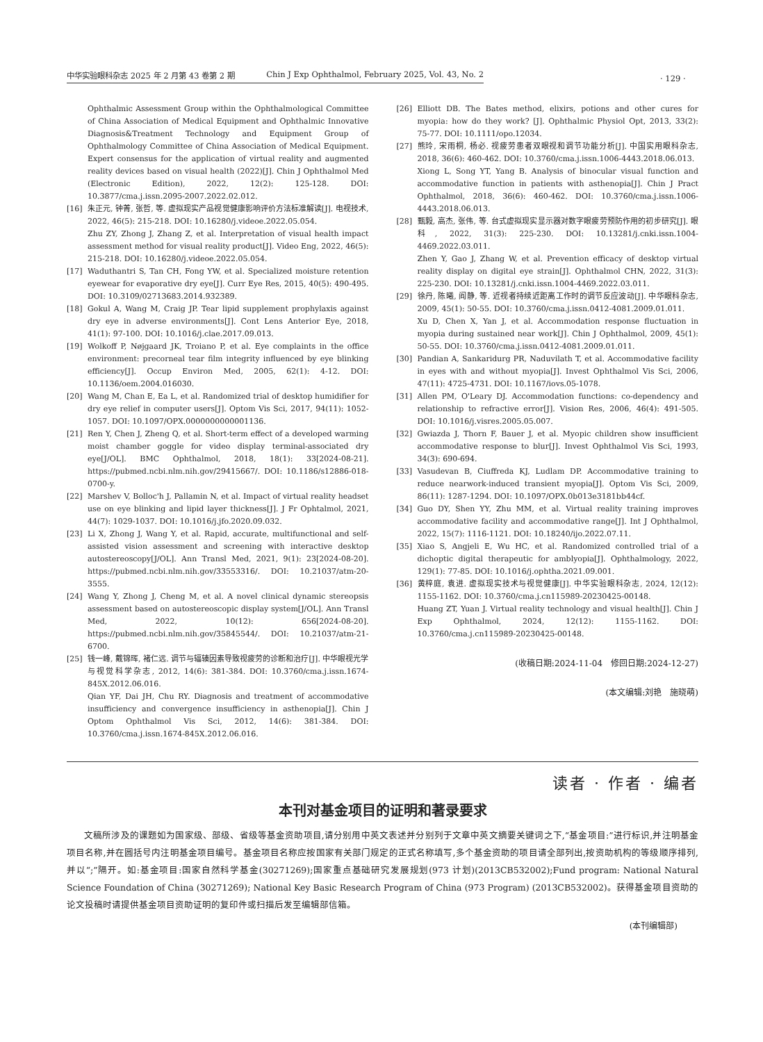中华实验眼科杂志 2025 年 2 月第 43 卷第 2 期 Chin J Exp Ophthalmol, February 2025, Vol. 43, No. 2
· 129 ·
Ophthalmic Assessment Group within the Ophthalmological Committee of China Association of Medical Equipment and Ophthalmic Innovative Diagnosis&Treatment Technology and Equipment Group of Ophthalmology Committee of China Association of Medical Equipment. Expert consensus for the application of virtual reality and augmented reality devices based on visual health (2022)[J]. Chin J Ophthalmol Med (Electronic Edition), 2022, 12(2): 125-128. DOI: 10.3877/cma.j.issn.2095-2007.2022.02.012.
[16] 朱正元, 钟菁, 张哲, 等. 虚拟现实产品视觉健康影响评价方法标准解读[J]. 电视技术, 2022, 46(5): 215-218. DOI: 10.16280/j.videoe.2022.05.054.
Zhu ZY, Zhong J, Zhang Z, et al. Interpretation of visual health impact assessment method for visual reality product[J]. Video Eng, 2022, 46(5): 215-218. DOI: 10.16280/j.videoe.2022.05.054.
[17] Waduthantri S, Tan CH, Fong YW, et al. Specialized moisture retention eyewear for evaporative dry eye[J]. Curr Eye Res, 2015, 40(5): 490-495. DOI: 10.3109/02713683.2014.932389.
[18] Gokul A, Wang M, Craig JP. Tear lipid supplement prophylaxis against dry eye in adverse environments[J]. Cont Lens Anterior Eye, 2018, 41(1): 97-100. DOI: 10.1016/j.clae.2017.09.013.
[19] Wolkoff P, Nøjgaard JK, Troiano P, et al. Eye complaints in the office environment: precorneal tear film integrity influenced by eye blinking efficiency[J]. Occup Environ Med, 2005, 62(1): 4-12. DOI: 10.1136/oem.2004.016030.
[20] Wang M, Chan E, Ea L, et al. Randomized trial of desktop humidifier for dry eye relief in computer users[J]. Optom Vis Sci, 2017, 94(11): 1052-1057. DOI: 10.1097/OPX.0000000000001136.
[21] Ren Y, Chen J, Zheng Q, et al. Short-term effect of a developed warming moist chamber goggle for video display terminal-associated dry eye[J/OL]. BMC Ophthalmol, 2018, 18(1): 33[2024-08-21]. https://pubmed.ncbi.nlm.nih.gov/29415667/. DOI: 10.1186/s12886-018-0700-y.
[22] Marshev V, Bolloc'h J, Pallamin N, et al. Impact of virtual reality headset use on eye blinking and lipid layer thickness[J]. J Fr Ophtalmol, 2021, 44(7): 1029-1037. DOI: 10.1016/j.jfo.2020.09.032.
[23] Li X, Zhong J, Wang Y, et al. Rapid, accurate, multifunctional and self-assisted vision assessment and screening with interactive desktop autostereoscopy[J/OL]. Ann Transl Med, 2021, 9(1): 23[2024-08-20]. https://pubmed.ncbi.nlm.nih.gov/33553316/. DOI: 10.21037/atm-20-3555.
[24] Wang Y, Zhong J, Cheng M, et al. A novel clinical dynamic stereopsis assessment based on autostereoscopic display system[J/OL]. Ann Transl Med, 2022, 10(12): 656[2024-08-20]. https://pubmed.ncbi.nlm.nih.gov/35845544/. DOI: 10.21037/atm-21-6700.
[25] 钱一峰, 戴锦晖, 褚仁远. 调节与辐辏因素导致视疲劳的诊断和治疗[J]. 中华眼视光学与视觉科学杂志, 2012, 14(6): 381-384. DOI: 10.3760/cma.j.issn.1674-845X.2012.06.016.
Qian YF, Dai JH, Chu RY. Diagnosis and treatment of accommodative insufficiency and convergence insufficiency in asthenopia[J]. Chin J Optom Ophthalmol Vis Sci, 2012, 14(6): 381-384. DOI: 10.3760/cma.j.issn.1674-845X.2012.06.016.
[26] Elliott DB. The Bates method, elixirs, potions and other cures for myopia: how do they work? [J]. Ophthalmic Physiol Opt, 2013, 33(2): 75-77. DOI: 10.1111/opo.12034.
[27] 熊玲, 宋雨桐, 杨必. 视疲劳患者双眼视和调节功能分析[J]. 中国实用眼科杂志, 2018, 36(6): 460-462. DOI: 10.3760/cma.j.issn.1006-4443.2018.06.013.
Xiong L, Song YT, Yang B. Analysis of binocular visual function and accommodative function in patients with asthenopia[J]. Chin J Pract Ophthalmol, 2018, 36(6): 460-462. DOI: 10.3760/cma.j.issn.1006-4443.2018.06.013.
[28] 甄毅, 高杰, 张伟, 等. 台式虚拟现实显示器对数字眼疲劳预防作用的初步研究[J]. 眼科, 2022, 31(3): 225-230. DOI: 10.13281/j.cnki.issn.1004-4469.2022.03.011.
Zhen Y, Gao J, Zhang W, et al. Prevention efficacy of desktop virtual reality display on digital eye strain[J]. Ophthalmol CHN, 2022, 31(3): 225-230. DOI: 10.13281/j.cnki.issn.1004-4469.2022.03.011.
[29] 徐丹, 陈曦, 阎静, 等. 近视者持续近距离工作时的调节反应波动[J]. 中华眼科杂志, 2009, 45(1): 50-55. DOI: 10.3760/cma.j.issn.0412-4081.2009.01.011.
Xu D, Chen X, Yan J, et al. Accommodation response fluctuation in myopia during sustained near work[J]. Chin J Ophthalmol, 2009, 45(1): 50-55. DOI: 10.3760/cma.j.issn.0412-4081.2009.01.011.
[30] Pandian A, Sankaridurg PR, Naduvilath T, et al. Accommodative facility in eyes with and without myopia[J]. Invest Ophthalmol Vis Sci, 2006, 47(11): 4725-4731. DOI: 10.1167/iovs.05-1078.
[31] Allen PM, O'Leary DJ. Accommodation functions: co-dependency and relationship to refractive error[J]. Vision Res, 2006, 46(4): 491-505. DOI: 10.1016/j.visres.2005.05.007.
[32] Gwiazda J, Thorn F, Bauer J, et al. Myopic children show insufficient accommodative response to blur[J]. Invest Ophthalmol Vis Sci, 1993, 34(3): 690-694.
[33] Vasudevan B, Ciuffreda KJ, Ludlam DP. Accommodative training to reduce nearwork-induced transient myopia[J]. Optom Vis Sci, 2009, 86(11): 1287-1294. DOI: 10.1097/OPX.0b013e3181bb44cf.
[34] Guo DY, Shen YY, Zhu MM, et al. Virtual reality training improves accommodative facility and accommodative range[J]. Int J Ophthalmol, 2022, 15(7): 1116-1121. DOI: 10.18240/ijo.2022.07.11.
[35] Xiao S, Angjeli E, Wu HC, et al. Randomized controlled trial of a dichoptic digital therapeutic for amblyopia[J]. Ophthalmology, 2022, 129(1): 77-85. DOI: 10.1016/j.ophtha.2021.09.001.
[36] 黄梓庭, 袁进. 虚拟现实技术与视觉健康[J]. 中华实验眼科杂志, 2024, 12(12): 1155-1162. DOI: 10.3760/cma.j.cn115989-20230425-00148.
Huang ZT, Yuan J. Virtual reality technology and visual health[J]. Chin J Exp Ophthalmol, 2024, 12(12): 1155-1162. DOI: 10.3760/cma.j.cn115989-20230425-00148.
(收稿日期:2024-11-04　修回日期:2024-12-27)
(本文编辑:刘艳　施晓萌)
读者 · 作者 · 编者
本刊对基金项目的证明和著录要求
文稿所涉及的课题如为国家级、部级、省级等基金资助项目,请分别用中英文表述并分别列于文章中英文摘要关键词之下,“基金项目:”进行标识,并注明基金项目名称,并在圆括号内注明基金项目编号。基金项目名称应按国家有关部门规定的正式名称填写,多个基金资助的项目请全部列出,按资助机构的等级顺序排列,并以“;”隔开。如:基金项目:国家自然科学基金(30271269);国家重点基础研究发展规划(973 计划)(2013CB532002);Fund program: National Natural Science Foundation of China (30271269); National Key Basic Research Program of China (973 Program) (2013CB532002)。获得基金项目资助的论文投稿时请提供基金项目资助证明的复印件或扫描后发至编辑部信箱。
(本刊编辑部)